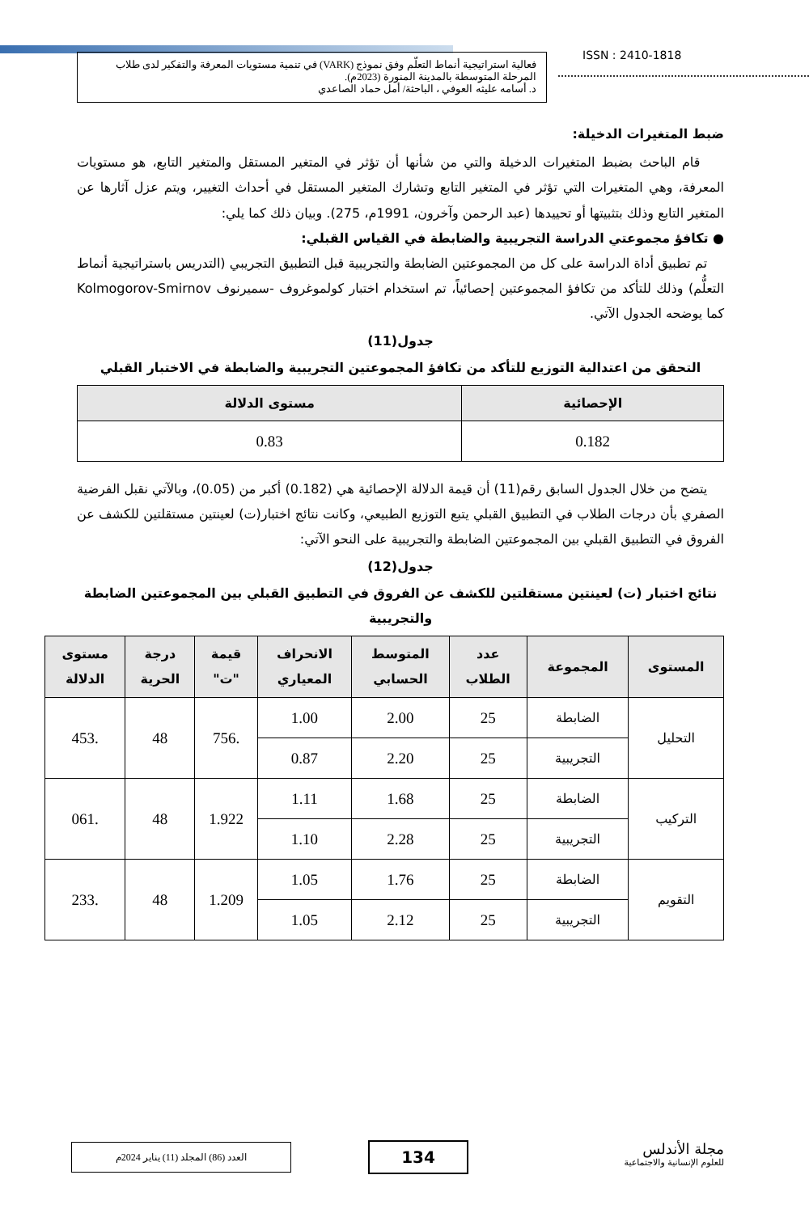ISSN : 2410-1818
فعالية استراتيجية أنماط التعلّم وفق نموذج (VARK) في تنمية مستويات المعرفة والتفكير لدى طلاب المرحلة المتوسطة بالمدينة المنورة (2023م).
د. أسامه عليثه العوفي ، الباحثة/ أمل حماد الصاعدي
ضبط المتغيرات الدخيلة:
قام الباحث بضبط المتغيرات الدخيلة والتي من شأنها أن تؤثر في المتغير المستقل والمتغير التابع، هو مستويات المعرفة، وهي المتغيرات التي تؤثر في المتغير التابع وتشارك المتغير المستقل في أحداث التغيير، ويتم عزل آثارها عن المتغير التابع وذلك بتثبيتها أو تحييدها (عبد الرحمن وآخرون، 1991م، 275). وبيان ذلك كما يلي:
● تكافؤ مجموعتي الدراسة التجريبية والضابطة في القياس القبلي:
تم تطبيق أداة الدراسة على كل من المجموعتين الضابطة والتجريبية قبل التطبيق التجريبي (التدريس باستراتيجية أنماط التعلُّم) وذلك للتأكد من تكافؤ المجموعتين إحصائياً، تم استخدام اختبار كولموغروف -سميرنوف Kolmogorov-Smirnov كما يوضحه الجدول الآتي.
جدول(11)
التحقق من اعتدالية التوزيع للتأكد من تكافؤ المجموعتين التجريبية والضابطة في الاختبار القبلي
| الإحصائية | مستوى الدلالة |
| --- | --- |
| 0.182 | 0.83 |
يتضح من خلال الجدول السابق رقم(11) أن قيمة الدلالة الإحصائية هي (0.182) أكبر من (0.05)، وبالآتي نقبل الفرضية الصفري بأن درجات الطلاب في التطبيق القبلي يتبع التوزيع الطبيعي، وكانت نتائج اختبار(ت) لعينتين مستقلتين للكشف عن الفروق في التطبيق القبلي بين المجموعتين الضابطة والتجريبية على النحو الآتي:
جدول(12)
نتائج اختبار (ت) لعينتين مستقلتين للكشف عن الفروق في التطبيق القبلي بين المجموعتين الضابطة والتجريبية
| المستوى | المجموعة | عدد الطلاب | المتوسط الحسابي | الانحراف المعياري | قيمة "ت" | درجة الحرية | مستوى الدلالة |
| --- | --- | --- | --- | --- | --- | --- | --- |
| التحليل | الضابطة | 25 | 2.00 | 1.00 | .756 | 48 | .453 |
| | التجريبية | 25 | 2.20 | 0.87 | | | |
| التركيب | الضابطة | 25 | 1.68 | 1.11 | 1.922 | 48 | .061 |
| | التجريبية | 25 | 2.28 | 1.10 | | | |
| التقويم | الضابطة | 25 | 1.76 | 1.05 | 1.209 | 48 | .233 |
| | التجريبية | 25 | 2.12 | 1.05 | | | |
مجلة الأندلس
للعلوم الإنسانية والاجتماعية
134
العدد (86) المجلد (11) يناير 2024م